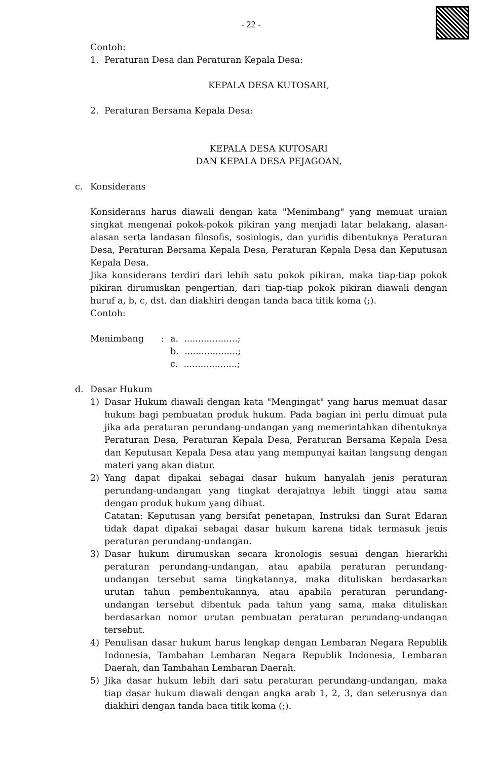- 22 -
Contoh:
1. Peraturan Desa dan Peraturan Kepala Desa:
KEPALA DESA KUTOSARI,
2. Peraturan Bersama Kepala Desa:
KEPALA DESA KUTOSARI
DAN KEPALA DESA PEJAGOAN,
c. Konsiderans
Konsiderans harus diawali dengan kata "Menimbang" yang memuat uraian singkat mengenai pokok-pokok pikiran yang menjadi latar belakang, alasan-alasan serta landasan filosofis, sosiologis, dan yuridis dibentuknya Peraturan Desa, Peraturan Bersama Kepala Desa, Peraturan Kepala Desa dan Keputusan Kepala Desa.
Jika konsiderans terdiri dari lebih satu pokok pikiran, maka tiap-tiap pokok pikiran dirumuskan pengertian, dari tiap-tiap pokok pikiran diawali dengan huruf a, b, c, dst. dan diakhiri dengan tanda baca titik koma (;).
Contoh:
Menimbang: a. ...................;
b. ...................;
c. ...................;
d. Dasar Hukum
1) Dasar Hukum diawali dengan kata "Mengingat" yang harus memuat dasar hukum bagi pembuatan produk hukum. Pada bagian ini perlu dimuat pula jika ada peraturan perundang-undangan yang memerintahkan dibentuknya Peraturan Desa, Peraturan Kepala Desa, Peraturan Bersama Kepala Desa dan Keputusan Kepala Desa atau yang mempunyai kaitan langsung dengan materi yang akan diatur.
2) Yang dapat dipakai sebagai dasar hukum hanyalah jenis peraturan perundang-undangan yang tingkat derajatnya lebih tinggi atau sama dengan produk hukum yang dibuat.
Catatan: Keputusan yang bersifat penetapan, Instruksi dan Surat Edaran tidak dapat dipakai sebagai dasar hukum karena tidak termasuk jenis peraturan perundang-undangan.
3) Dasar hukum dirumuskan secara kronologis sesuai dengan hierarkhi peraturan perundang-undangan, atau apabila peraturan perundang-undangan tersebut sama tingkatannya, maka dituliskan berdasarkan urutan tahun pembentukannya, atau apabila peraturan perundang-undangan tersebut dibentuk pada tahun yang sama, maka dituliskan berdasarkan nomor urutan pembuatan peraturan perundang-undangan tersebut.
4) Penulisan dasar hukum harus lengkap dengan Lembaran Negara Republik Indonesia, Tambahan Lembaran Negara Republik Indonesia, Lembaran Daerah, dan Tambahan Lembaran Daerah.
5) Jika dasar hukum lebih dari satu peraturan perundang-undangan, maka tiap dasar hukum diawali dengan angka arab 1, 2, 3, dan seterusnya dan diakhiri dengan tanda baca titik koma (;).